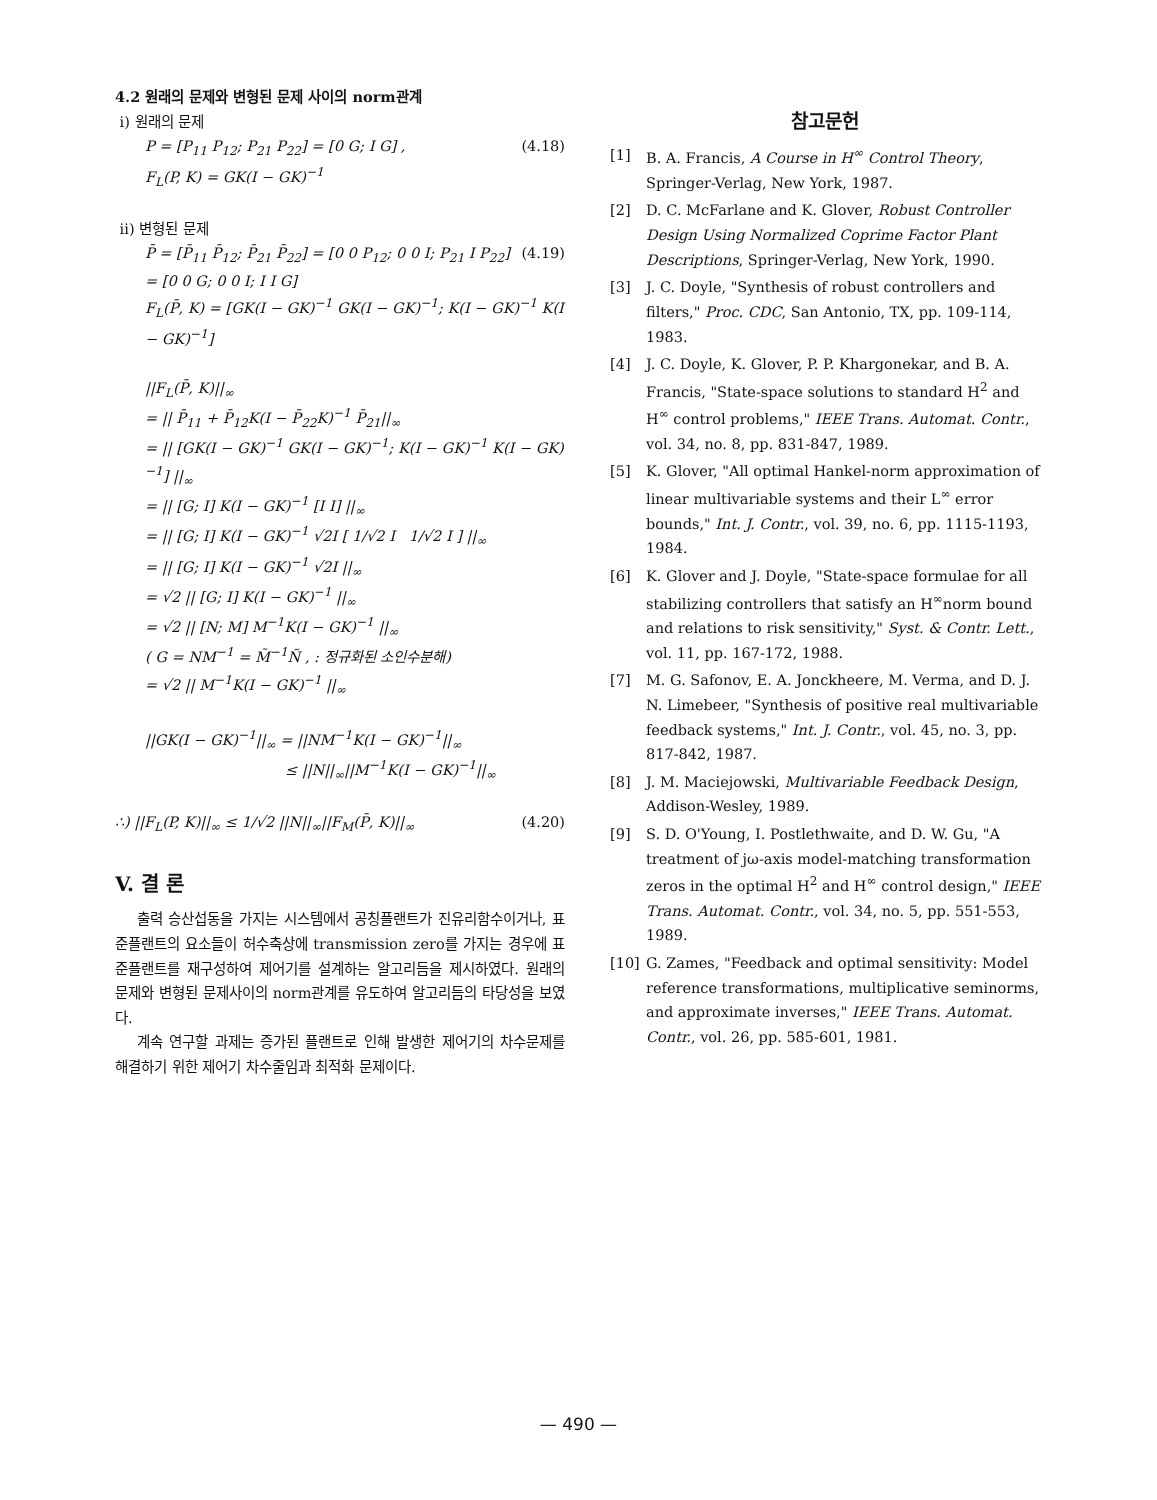4.2 원래의 문제와 변형된 문제 사이의 norm관계
i) 원래의 문제
P = [P<sub>11</sub> P<sub>12</sub>; P<sub>21</sub> P<sub>22</sub>] = [0 G; I G] , (4.18)
F<sub>L</sub>(P, K) = GK(I − GK)<sup>−1</sup>
ii) 변형된 문제
P̄ = [P̄<sub>11</sub> P̄<sub>12</sub>; P̄<sub>21</sub> P̄<sub>22</sub>] = [0 0 P<sub>12</sub>; 0 0 I; P<sub>21</sub> I P<sub>22</sub>] = [0 0 G; 0 0 I; I I G] (4.19)
F<sub>L</sub>(P̄, K) = [GK(I − GK)<sup>−1</sup> GK(I − GK)<sup>−1</sup>; K(I − GK)<sup>−1</sup> K(I − GK)<sup>−1</sup>]
||F<sub>L</sub>(P̄, K)||<sub>∞</sub>
= || P̄<sub>11</sub> + P̄<sub>12</sub>K(I − P̄<sub>22</sub>K)<sup>−1</sup> P̄<sub>21</sub>||<sub>∞</sub>
= || [GK(I − GK)<sup>−1</sup> GK(I − GK)<sup>−1</sup>; K(I − GK)<sup>−1</sup> K(I − GK)<sup>−1</sup>] ||<sub>∞</sub>
= || [G; I] K(I − GK)<sup>−1</sup> [I I] ||<sub>∞</sub>
= || [G; I] K(I − GK)<sup>−1</sup> √2I [ 1/√2 I 1/√2 I ] ||<sub>∞</sub>
= || [G; I] K(I − GK)<sup>−1</sup> √2I ||<sub>∞</sub>
= √2 || [G; I] K(I − GK)<sup>−1</sup> ||<sub>∞</sub>
= √2 || [N; M] M<sup>−1</sup>K(I − GK)<sup>−1</sup> ||<sub>∞</sub>
( G = NM<sup>−1</sup> = M̃<sup>−1</sup>Ñ , : 정규화된 소인수분해)
= √2 || M<sup>−1</sup>K(I − GK)<sup>−1</sup> ||<sub>∞</sub>
||GK(I − GK)<sup>−1</sup>||<sub>∞</sub> = ||NM<sup>−1</sup>K(I − GK)<sup>−1</sup>||<sub>∞</sub>
≤ ||N||<sub>∞</sub>||M<sup>−1</sup>K(I − GK)<sup>−1</sup>||<sub>∞</sub>
∴) ||F<sub>L</sub>(P, K)||<sub>∞</sub> ≤ 1/√2 ||N||<sub>∞</sub>||F<sub>M</sub>(P̄, K)||<sub>∞</sub> (4.20)
V. 결 론
출력 승산섭동을 가지는 시스템에서 공칭플랜트가 진유리함수이거나, 표준플랜트의 요소들이 허수축상에 transmission zero를 가지는 경우에 표준플랜트를 재구성하여 제어기를 설계하는 알고리듬을 제시하였다. 원래의 문제와 변형된 문제사이의 norm관계를 유도하여 알고리듬의 타당성을 보였다.
계속 연구할 과제는 증가된 플랜트로 인해 발생한 제어기의 차수문제를 해결하기 위한 제어기 차수줄임과 최적화 문제이다.
참고문헌
[1] B. A. Francis, A Course in H<sup>∞</sup> Control Theory, Springer-Verlag, New York, 1987.
[2] D. C. McFarlane and K. Glover, Robust Controller Design Using Normalized Coprime Factor Plant Descriptions, Springer-Verlag, New York, 1990.
[3] J. C. Doyle, "Synthesis of robust controllers and filters," Proc. CDC, San Antonio, TX, pp. 109-114, 1983.
[4] J. C. Doyle, K. Glover, P. P. Khargonekar, and B. A. Francis, "State-space solutions to standard H<sup>2</sup> and H<sup>∞</sup> control problems," IEEE Trans. Automat. Contr., vol. 34, no. 8, pp. 831-847, 1989.
[5] K. Glover, "All optimal Hankel-norm approximation of linear multivariable systems and their L<sup>∞</sup> error bounds," Int. J. Contr., vol. 39, no. 6, pp. 1115-1193, 1984.
[6] K. Glover and J. Doyle, "State-space formulae for all stabilizing controllers that satisfy an H<sup>∞</sup>norm bound and relations to risk sensitivity," Syst. & Contr. Lett., vol. 11, pp. 167-172, 1988.
[7] M. G. Safonov, E. A. Jonckheere, M. Verma, and D. J. N. Limebeer, "Synthesis of positive real multivariable feedback systems," Int. J. Contr., vol. 45, no. 3, pp. 817-842, 1987.
[8] J. M. Maciejowski, Multivariable Feedback Design, Addison-Wesley, 1989.
[9] S. D. O'Young, I. Postlethwaite, and D. W. Gu, "A treatment of jω-axis model-matching transformation zeros in the optimal H<sup>2</sup> and H<sup>∞</sup> control design," IEEE Trans. Automat. Contr., vol. 34, no. 5, pp. 551-553, 1989.
[10] G. Zames, "Feedback and optimal sensitivity: Model reference transformations, multiplicative seminorms, and approximate inverses," IEEE Trans. Automat. Contr., vol. 26, pp. 585-601, 1981.
— 490 —